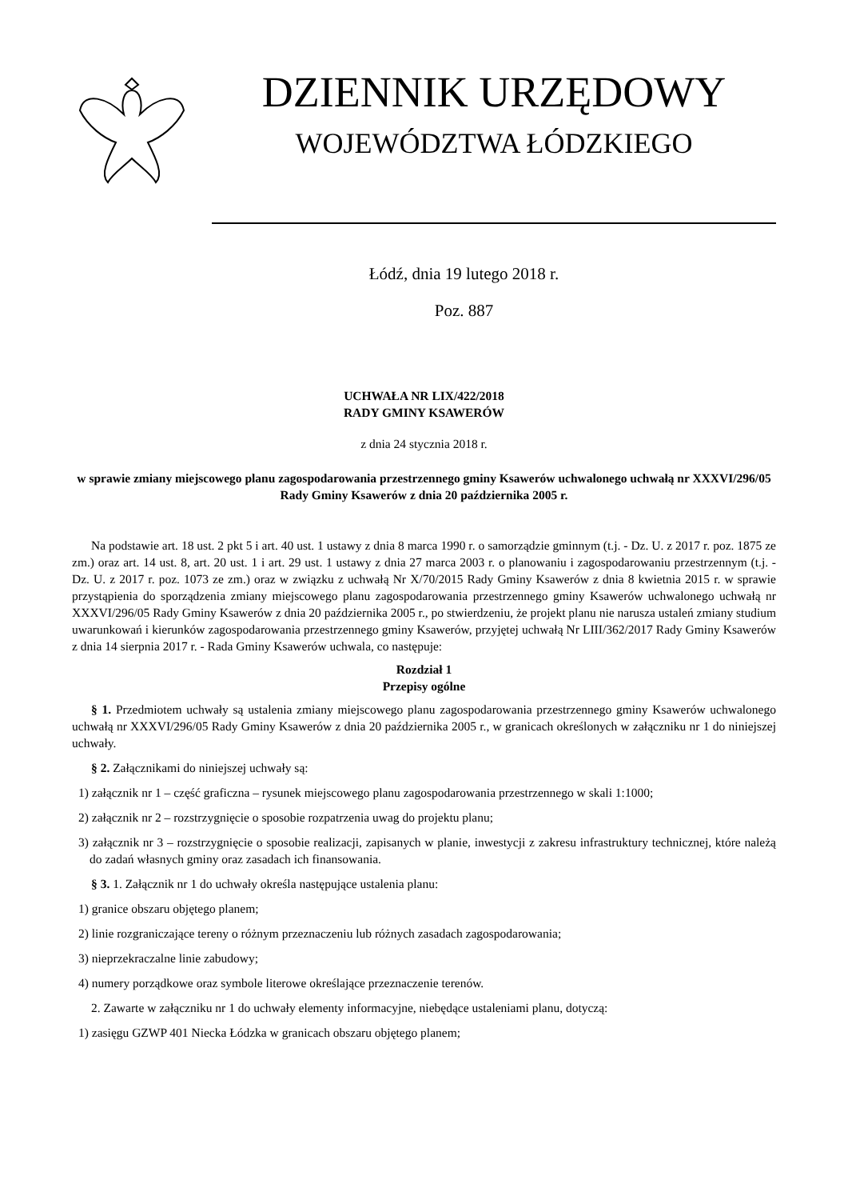DZIENNIK URZĘDOWY
WOJEWÓDZTWA ŁÓDZKIEGO
Łódź, dnia 19 lutego 2018 r.
Poz. 887
UCHWAŁA NR LIX/422/2018
RADY GMINY KSAWERÓW
z dnia 24 stycznia 2018 r.
w sprawie zmiany miejscowego planu zagospodarowania przestrzennego gminy Ksawerów uchwalonego uchwałą nr XXXVI/296/05 Rady Gminy Ksawerów z dnia 20 października 2005 r.
Na podstawie art. 18 ust. 2 pkt 5 i art. 40 ust. 1 ustawy z dnia 8 marca 1990 r. o samorządzie gminnym (t.j. - Dz. U. z 2017 r. poz. 1875 ze zm.) oraz art. 14 ust. 8, art. 20 ust. 1 i art. 29 ust. 1 ustawy z dnia 27 marca 2003 r. o planowaniu i zagospodarowaniu przestrzennym (t.j. - Dz. U. z 2017 r. poz. 1073 ze zm.) oraz w związku z uchwałą Nr X/70/2015 Rady Gminy Ksawerów z dnia 8 kwietnia 2015 r. w sprawie przystąpienia do sporządzenia zmiany miejscowego planu zagospodarowania przestrzennego gminy Ksawerów uchwalonego uchwałą nr XXXVI/296/05 Rady Gminy Ksawerów z dnia 20 października 2005 r., po stwierdzeniu, że projekt planu nie narusza ustaleń zmiany studium uwarunkowań i kierunków zagospodarowania przestrzennego gminy Ksawerów, przyjętej uchwałą Nr LIII/362/2017 Rady Gminy Ksawerów z dnia 14 sierpnia 2017 r. - Rada Gminy Ksawerów uchwala, co następuje:
Rozdział 1
Przepisy ogólne
§ 1. Przedmiotem uchwały są ustalenia zmiany miejscowego planu zagospodarowania przestrzennego gminy Ksawerów uchwalonego uchwałą nr XXXVI/296/05 Rady Gminy Ksawerów z dnia 20 października 2005 r., w granicach określonych w załączniku nr 1 do niniejszej uchwały.
§ 2. Załącznikami do niniejszej uchwały są:
1) załącznik nr 1 – część graficzna – rysunek miejscowego planu zagospodarowania przestrzennego w skali 1:1000;
2) załącznik nr 2 – rozstrzygnięcie o sposobie rozpatrzenia uwag do projektu planu;
3) załącznik nr 3 – rozstrzygnięcie o sposobie realizacji, zapisanych w planie, inwestycji z zakresu infrastruktury technicznej, które należą do zadań własnych gminy oraz zasadach ich finansowania.
§ 3. 1. Załącznik nr 1 do uchwały określa następujące ustalenia planu:
1) granice obszaru objętego planem;
2) linie rozgraniczające tereny o różnym przeznaczeniu lub różnych zasadach zagospodarowania;
3) nieprzekraczalne linie zabudowy;
4) numery porządkowe oraz symbole literowe określające przeznaczenie terenów.
2. Zawarte w załączniku nr 1 do uchwały elementy informacyjne, niebędące ustaleniami planu, dotyczą:
1) zasięgu GZWP 401 Niecka Łódzka w granicach obszaru objętego planem;